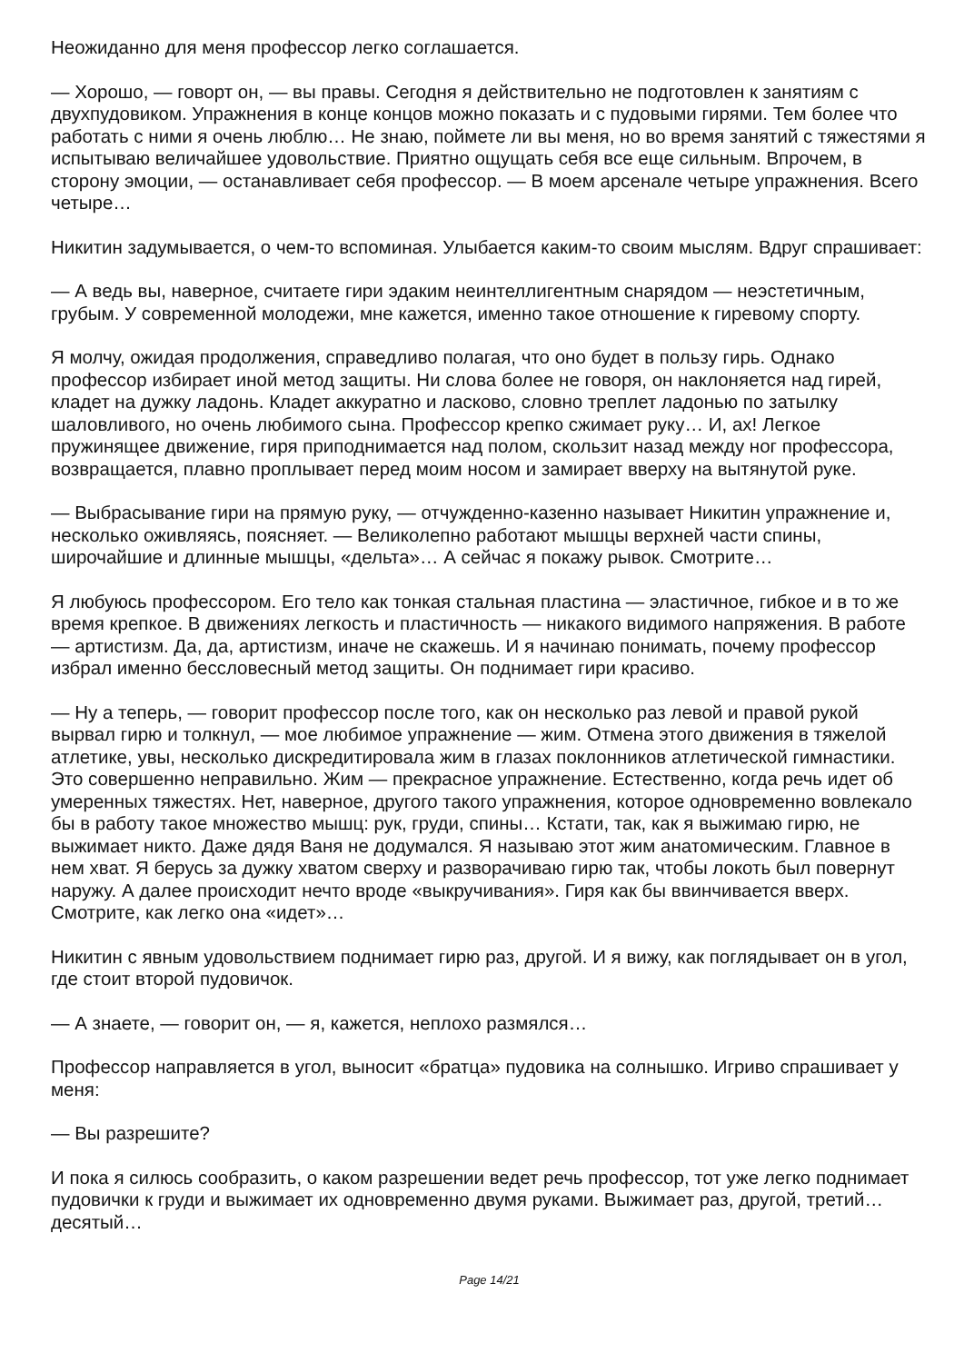Неожиданно для меня профессор легко соглашается.
— Хорошо, — говорт он, — вы правы. Сегодня я действительно не подготовлен к занятиям с двухпудовиком. Упражнения в конце концов можно показать и с пудовыми гирями. Тем более что работать с ними я очень люблю… Не знаю, поймете ли вы меня, но во время занятий с тяжестями я испытываю величайшее удовольствие. Приятно ощущать себя все еще сильным. Впрочем, в сторону эмоции, — останавливает себя профессор. — В моем арсенале четыре упражнения. Всего четыре…
Никитин задумывается, о чем-то вспоминая. Улыбается каким-то своим мыслям. Вдруг спрашивает:
— А ведь вы, наверное, считаете гири эдаким неинтеллигентным снарядом — неэстетичным, грубым. У современной молодежи, мне кажется, именно такое отношение к гиревому спорту.
Я молчу, ожидая продолжения, справедливо полагая, что оно будет в пользу гирь. Однако профессор избирает иной метод защиты. Ни слова более не говоря, он наклоняется над гирей, кладет на дужку ладонь. Кладет аккуратно и ласково, словно треплет ладонью по затылку шаловливого, но очень любимого сына. Профессор крепко сжимает руку… И, ах! Легкое пружинящее движение, гиря приподнимается над полом, скользит назад между ног профессора, возвращается, плавно проплывает перед моим носом и замирает вверху на вытянутой руке.
— Выбрасывание гири на прямую руку, — отчужденно-казенно называет Никитин упражнение и, несколько оживляясь, поясняет. — Великолепно работают мышцы верхней части спины, широчайшие и длинные мышцы, «дельта»… А сейчас я покажу рывок. Смотрите…
Я любуюсь профессором. Его тело как тонкая стальная пластина — эластичное, гибкое и в то же время крепкое. В движениях легкость и пластичность — никакого видимого напряжения. В работе — артистизм. Да, да, артистизм, иначе не скажешь. И я начинаю понимать, почему профессор избрал именно бессловесный метод защиты. Он поднимает гири красиво.
— Ну а теперь, — говорит профессор после того, как он несколько раз левой и правой рукой вырвал гирю и толкнул, — мое любимое упражнение — жим. Отмена этого движения в тяжелой атлетике, увы, несколько дискредитировала жим в глазах поклонников атлетической гимнастики. Это совершенно неправильно. Жим — прекрасное упражнение. Естественно, когда речь идет об умеренных тяжестях. Нет, наверное, другого такого упражнения, которое одновременно вовлекало бы в работу такое множество мышц: рук, груди, спины… Кстати, так, как я выжимаю гирю, не выжимает никто. Даже дядя Ваня не додумался. Я называю этот жим анатомическим. Главное в нем хват. Я берусь за дужку хватом сверху и разворачиваю гирю так, чтобы локоть был повернут наружу. А далее происходит нечто вроде «выкручивания». Гиря как бы ввинчивается вверх. Смотрите, как легко она «идет»…
Никитин с явным удовольствием поднимает гирю раз, другой. И я вижу, как поглядывает он в угол, где стоит второй пудовичок.
— А знаете, — говорит он, — я, кажется, неплохо размялся…
Профессор направляется в угол, выносит «братца» пудовика на солнышко. Игриво спрашивает у меня:
— Вы разрешите?
И пока я силюсь сообразить, о каком разрешении ведет речь профессор, тот уже легко поднимает пудовички к груди и выжимает их одновременно двумя руками. Выжимает раз, другой, третий… десятый…
Page 14/21